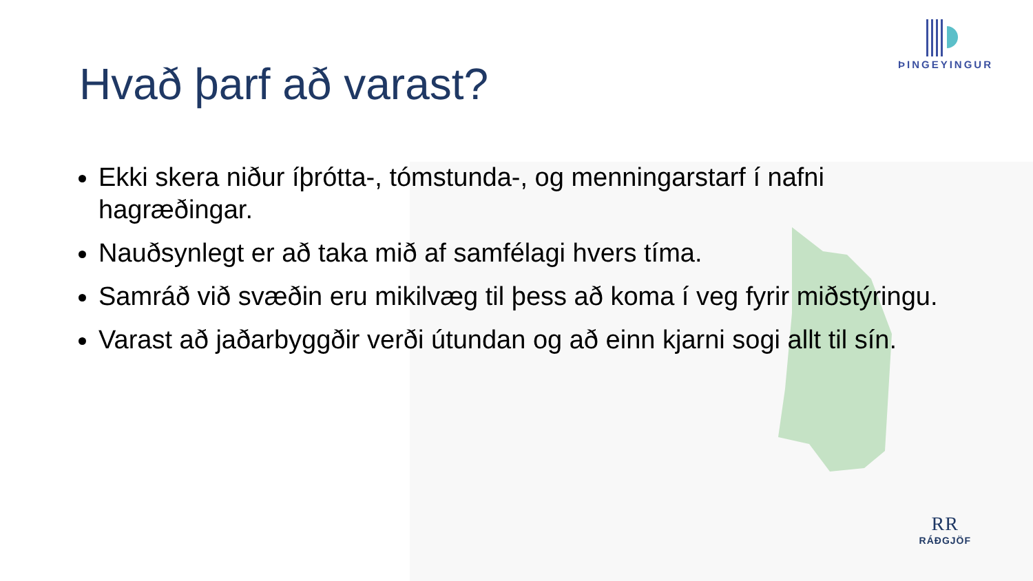ÞINGEYINGUR
RR
RÁÐGJÖF
Hvað þarf að varast?
Ekki skera niður íþrótta-, tómstunda-, og menningarstarf í nafni hagræðingar.
Nauðsynlegt er að taka mið af samfélagi hvers tíma.
Samráð við svæðin eru mikilvæg til þess að koma í veg fyrir miðstýringu.
Varast að jaðarbyggðir verði útundan og að einn kjarni sogi allt til sín.